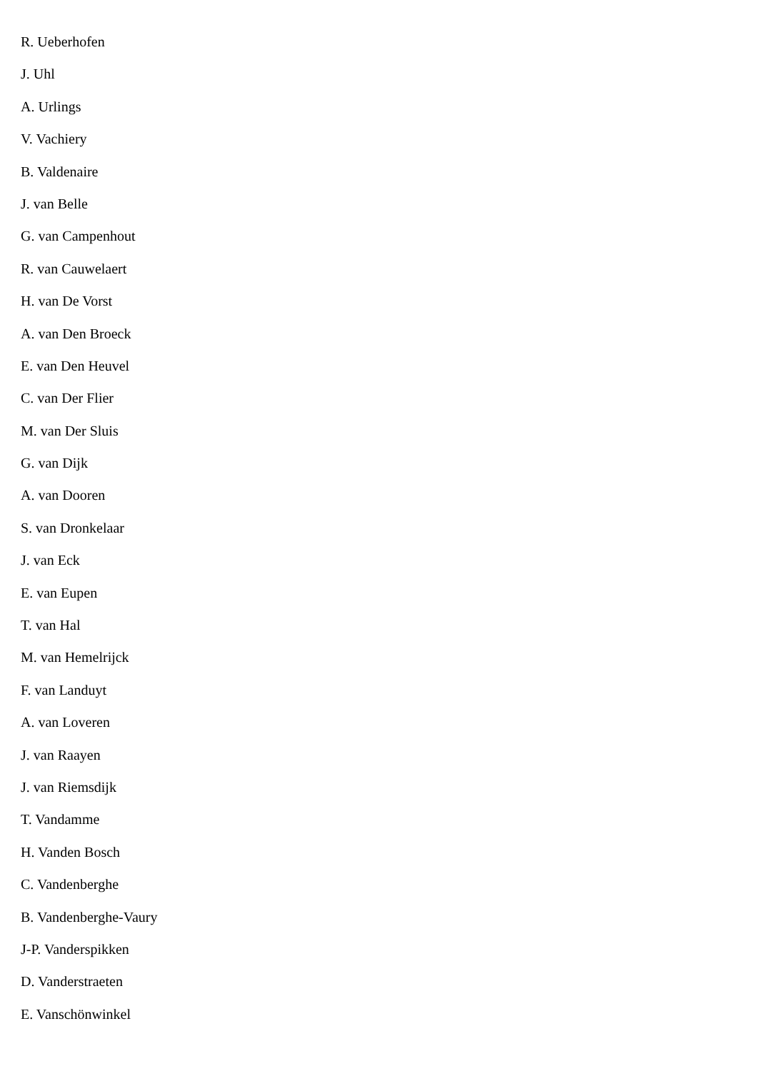R. Ueberhofen
J. Uhl
A. Urlings
V. Vachiery
B. Valdenaire
J. van Belle
G. van Campenhout
R. van Cauwelaert
H. van De Vorst
A. van Den Broeck
E. van Den Heuvel
C. van Der Flier
M. van Der Sluis
G. van Dijk
A. van Dooren
S. van Dronkelaar
J. van Eck
E. van Eupen
T. van Hal
M. van Hemelrijck
F. van Landuyt
A. van Loveren
J. van Raayen
J. van Riemsdijk
T. Vandamme
H. Vanden Bosch
C. Vandenberghe
B. Vandenberghe-Vaury
J-P. Vanderspikken
D. Vanderstraeten
E. Vanschönwinkel